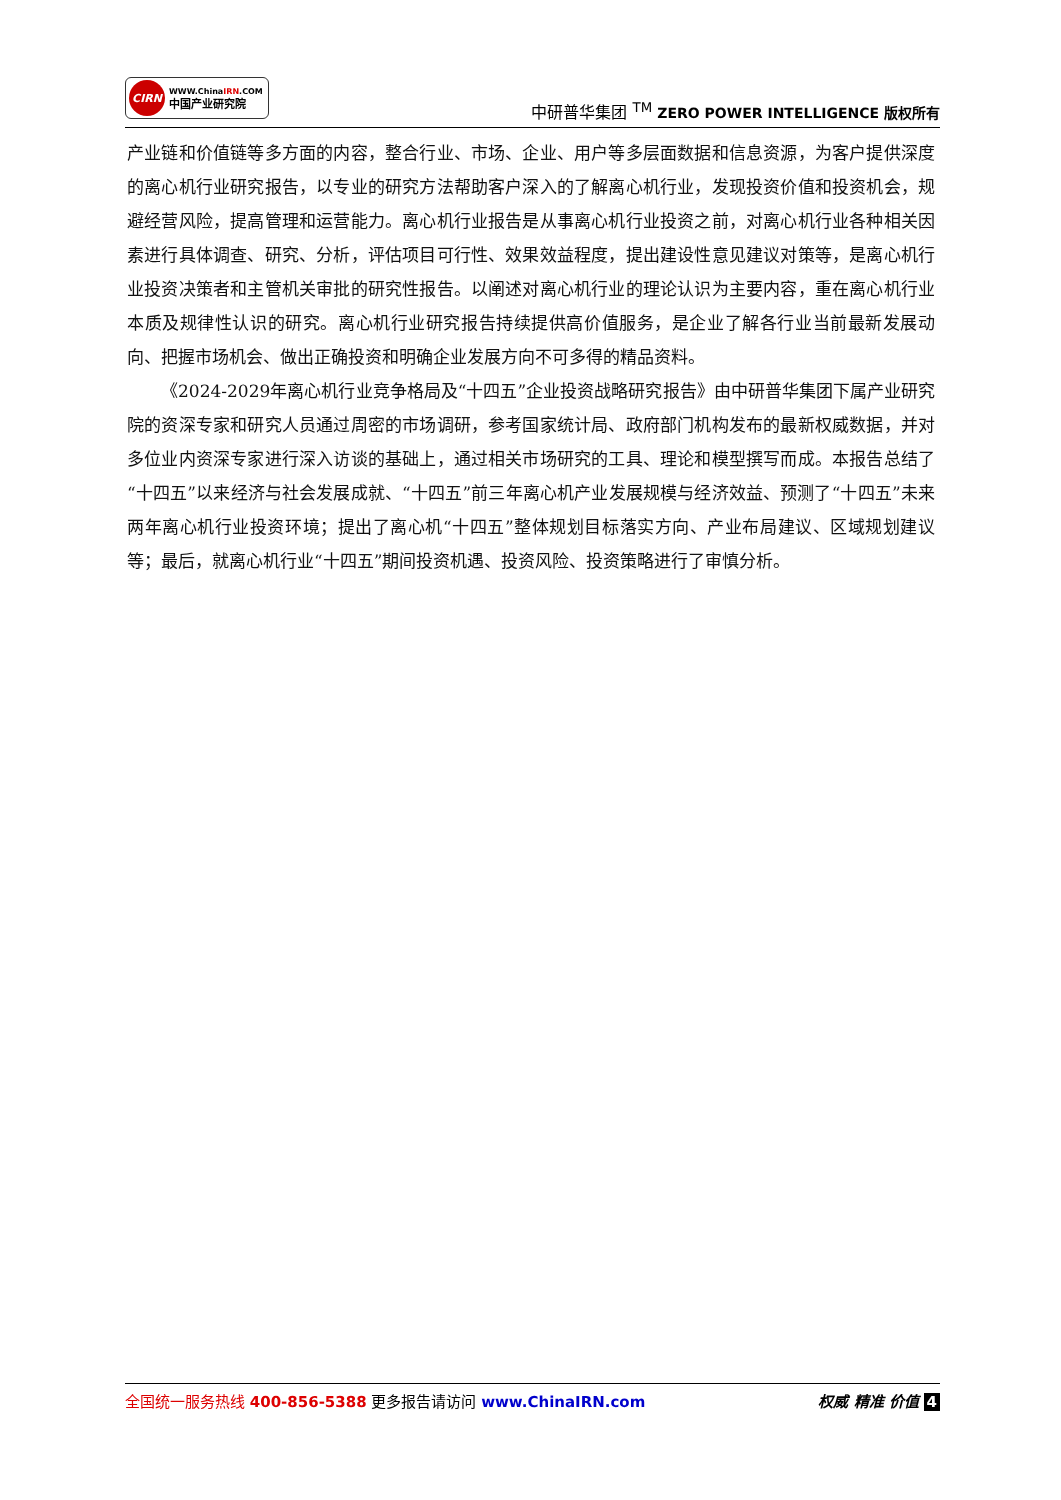CIRN
WWW.ChinaIRN.COM
中国产业研究院
中研普华集团 <sup>TM</sup> ZERO POWER INTELLIGENCE 版权所有
产业链和价值链等多方面的内容，整合行业、市场、企业、用户等多层面数据和信息资源，为客户提供深度的离心机行业研究报告，以专业的研究方法帮助客户深入的了解离心机行业，发现投资价值和投资机会，规避经营风险，提高管理和运营能力。离心机行业报告是从事离心机行业投资之前，对离心机行业各种相关因素进行具体调查、研究、分析，评估项目可行性、效果效益程度，提出建设性意见建议对策等，是离心机行业投资决策者和主管机关审批的研究性报告。以阐述对离心机行业的理论认识为主要内容，重在离心机行业本质及规律性认识的研究。离心机行业研究报告持续提供高价值服务，是企业了解各行业当前最新发展动向、把握市场机会、做出正确投资和明确企业发展方向不可多得的精品资料。
《2024-2029年离心机行业竞争格局及“十四五”企业投资战略研究报告》由中研普华集团下属产业研究院的资深专家和研究人员通过周密的市场调研，参考国家统计局、政府部门机构发布的最新权威数据，并对多位业内资深专家进行深入访谈的基础上，通过相关市场研究的工具、理论和模型撰写而成。本报告总结了“十四五”以来经济与社会发展成就、“十四五”前三年离心机产业发展规模与经济效益、预测了“十四五”未来两年离心机行业投资环境；提出了离心机“十四五”整体规划目标落实方向、产业布局建议、区域规划建议等；最后，就离心机行业“十四五”期间投资机遇、投资风险、投资策略进行了审慎分析。
全国统一服务热线 400-856-5388 更多报告请访问 www.ChinaIRN.com
权威 精准 价值 4